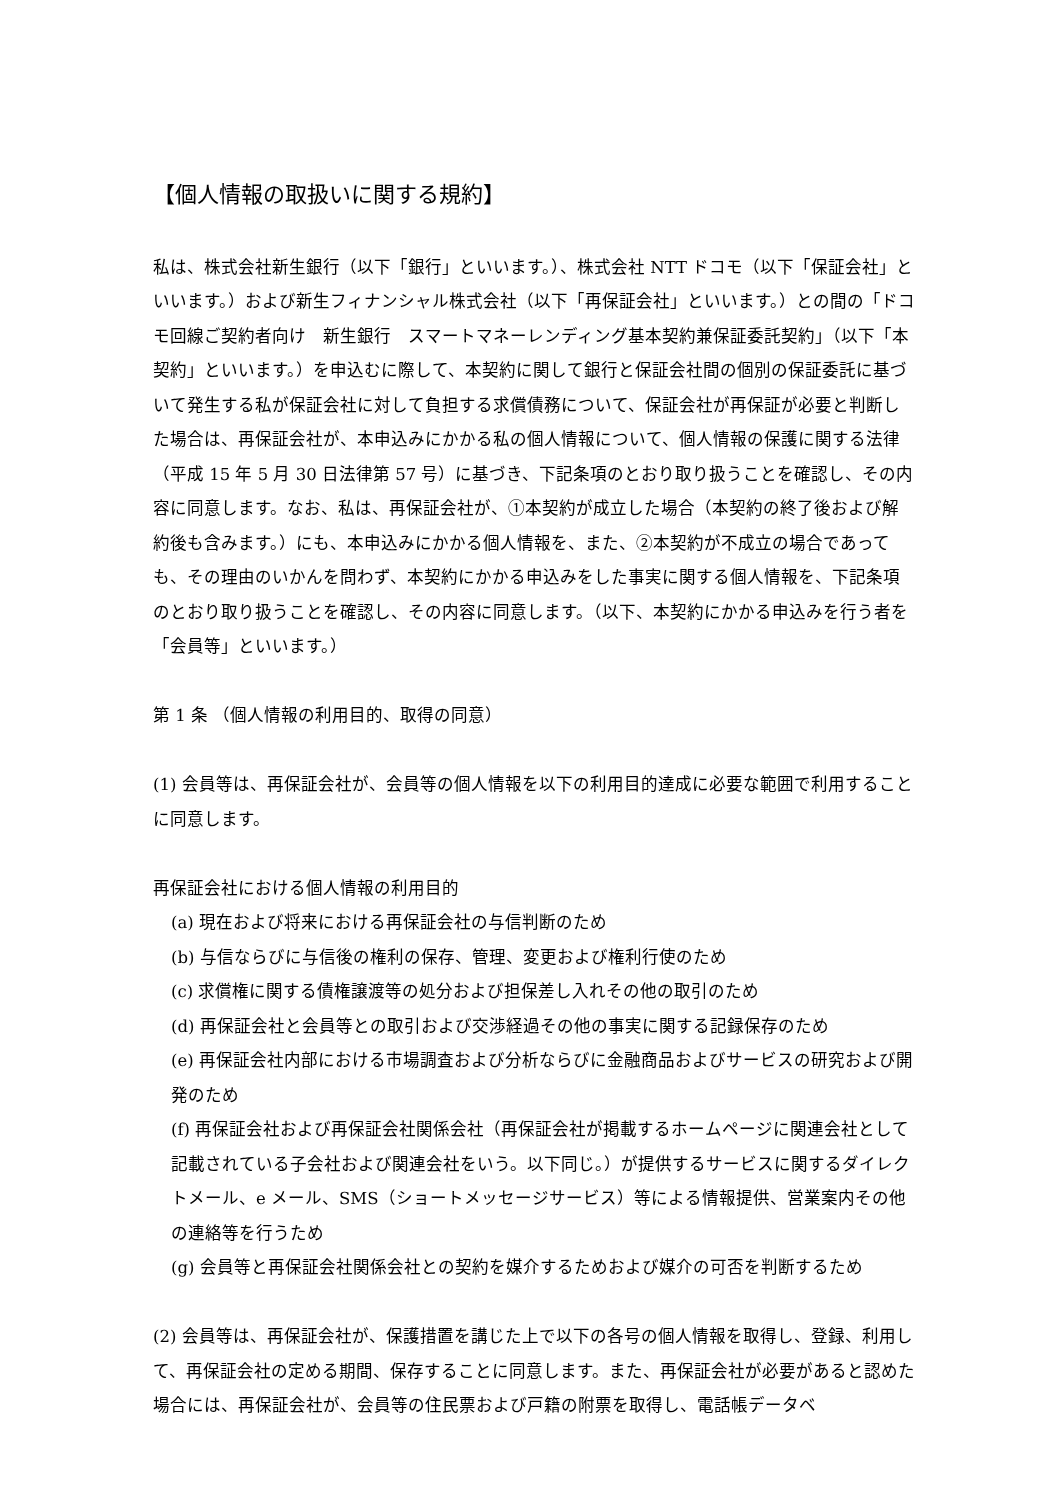【個人情報の取扱いに関する規約】
私は、株式会社新生銀行（以下「銀行」といいます。）、株式会社 NTT ドコモ（以下「保証会社」といいます。）および新生フィナンシャル株式会社（以下「再保証会社」といいます。）との間の「ドコモ回線ご契約者向け　新生銀行　スマートマネーレンディング基本契約兼保証委託契約」（以下「本契約」といいます。）を申込むに際して、本契約に関して銀行と保証会社間の個別の保証委託に基づいて発生する私が保証会社に対して負担する求償債務について、保証会社が再保証が必要と判断した場合は、再保証会社が、本申込みにかかる私の個人情報について、個人情報の保護に関する法律（平成 15 年 5 月 30 日法律第 57 号）に基づき、下記条項のとおり取り扱うことを確認し、その内容に同意します。なお、私は、再保証会社が、①本契約が成立した場合（本契約の終了後および解約後も含みます。）にも、本申込みにかかる個人情報を、また、②本契約が不成立の場合であっても、その理由のいかんを問わず、本契約にかかる申込みをした事実に関する個人情報を、下記条項のとおり取り扱うことを確認し、その内容に同意します。（以下、本契約にかかる申込みを行う者を「会員等」といいます。）
第 1 条 （個人情報の利用目的、取得の同意）
(1) 会員等は、再保証会社が、会員等の個人情報を以下の利用目的達成に必要な範囲で利用することに同意します。
再保証会社における個人情報の利用目的
(a) 現在および将来における再保証会社の与信判断のため
(b) 与信ならびに与信後の権利の保存、管理、変更および権利行使のため
(c) 求償権に関する債権譲渡等の処分および担保差し入れその他の取引のため
(d) 再保証会社と会員等との取引および交渉経過その他の事実に関する記録保存のため
(e) 再保証会社内部における市場調査および分析ならびに金融商品およびサービスの研究および開発のため
(f) 再保証会社および再保証会社関係会社（再保証会社が掲載するホームページに関連会社として記載されている子会社および関連会社をいう。以下同じ。）が提供するサービスに関するダイレクトメール、e メール、SMS（ショートメッセージサービス）等による情報提供、営業案内その他の連絡等を行うため
(g) 会員等と再保証会社関係会社との契約を媒介するためおよび媒介の可否を判断するため
(2) 会員等は、再保証会社が、保護措置を講じた上で以下の各号の個人情報を取得し、登録、利用して、再保証会社の定める期間、保存することに同意します。また、再保証会社が必要があると認めた場合には、再保証会社が、会員等の住民票および戸籍の附票を取得し、電話帳データベ